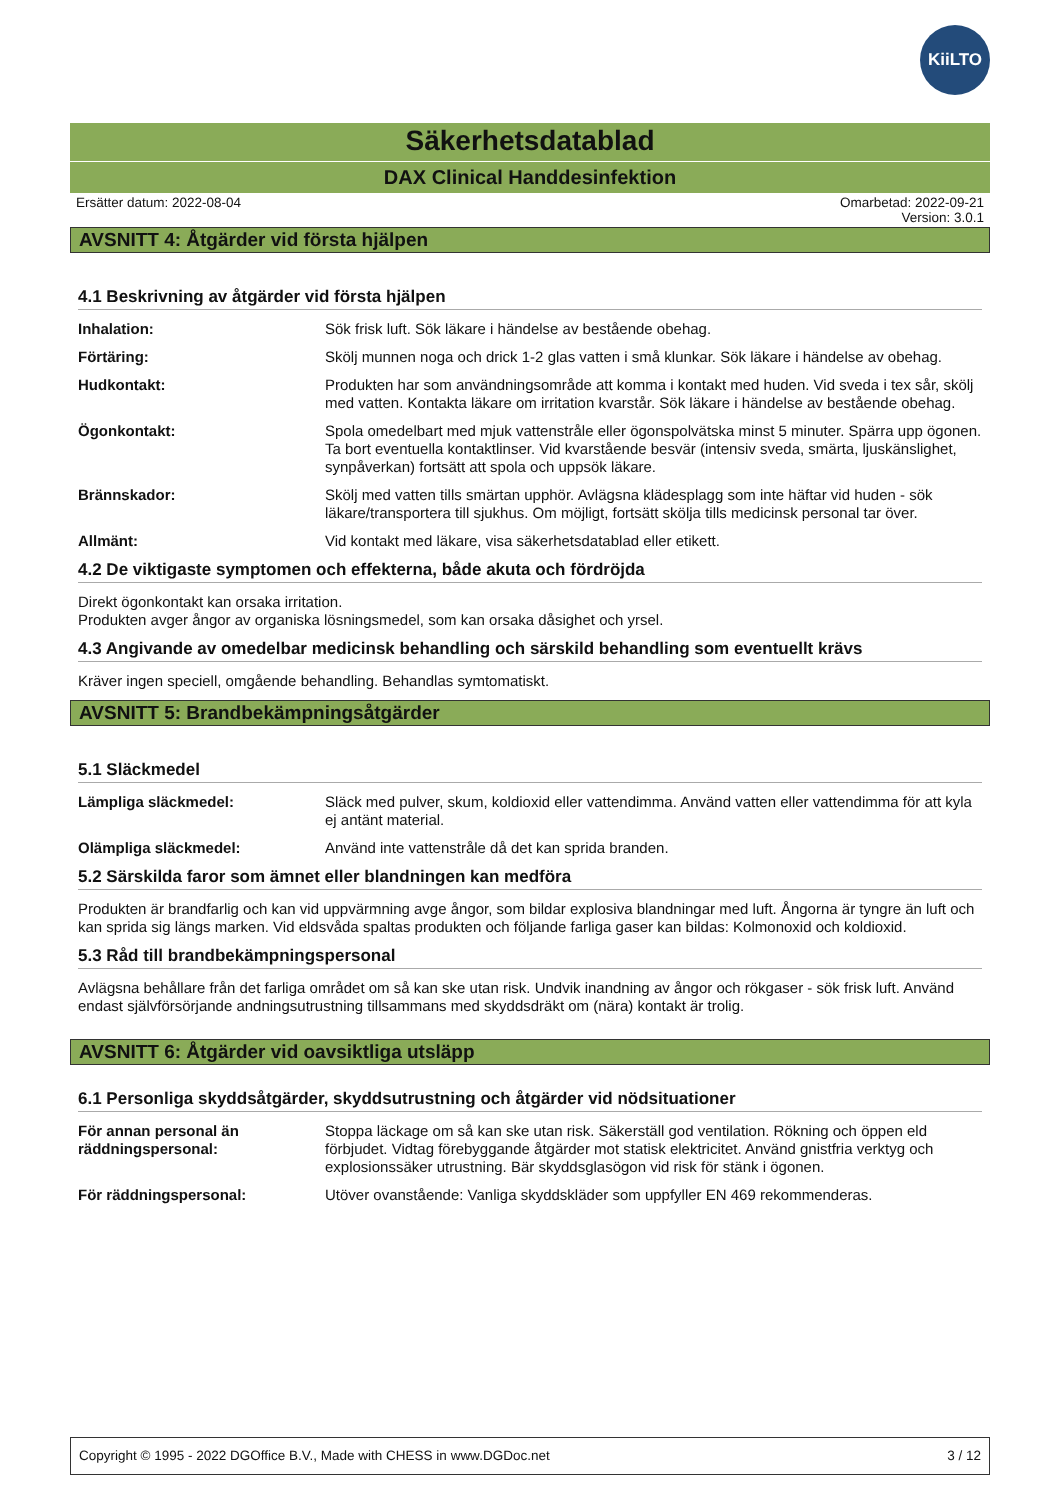KiiLTO
Säkerhetsdatablad
DAX Clinical Handdesinfektion
Ersätter datum: 2022-08-04 Omarbetad: 2022-09-21
Version: 3.0.1
AVSNITT 4: Åtgärder vid första hjälpen
4.1 Beskrivning av åtgärder vid första hjälpen
Inhalation: Sök frisk luft. Sök läkare i händelse av bestående obehag.
Förtäring: Skölj munnen noga och drick 1-2 glas vatten i små klunkar. Sök läkare i händelse av obehag.
Hudkontakt: Produkten har som användningsområde att komma i kontakt med huden. Vid sveda i tex sår, skölj med vatten. Kontakta läkare om irritation kvarstår. Sök läkare i händelse av bestående obehag.
Ögonkontakt: Spola omedelbart med mjuk vattenstråle eller ögonspolvätska minst 5 minuter. Spärra upp ögonen. Ta bort eventuella kontaktlinser. Vid kvarstående besvär (intensiv sveda, smärta, ljuskänslighet, synpåverkan) fortsätt att spola och uppsök läkare.
Brännskador: Skölj med vatten tills smärtan upphör. Avlägsna klädesplagg som inte häftar vid huden - sök läkare/transportera till sjukhus. Om möjligt, fortsätt skölja tills medicinsk personal tar över.
Allmänt: Vid kontakt med läkare, visa säkerhetsdatablad eller etikett.
4.2 De viktigaste symptomen och effekterna, både akuta och fördröjda
Direkt ögonkontakt kan orsaka irritation.
Produkten avger ångor av organiska lösningsmedel, som kan orsaka dåsighet och yrsel.
4.3 Angivande av omedelbar medicinsk behandling och särskild behandling som eventuellt krävs
Kräver ingen speciell, omgående behandling. Behandlas symtomatiskt.
AVSNITT 5: Brandbekämpningsåtgärder
5.1 Släckmedel
Lämpliga släckmedel: Släck med pulver, skum, koldioxid eller vattendimma. Använd vatten eller vattendimma för att kyla ej antänt material.
Olämpliga släckmedel: Använd inte vattenstråle då det kan sprida branden.
5.2 Särskilda faror som ämnet eller blandningen kan medföra
Produkten är brandfarlig och kan vid uppvärmning avge ångor, som bildar explosiva blandningar med luft. Ångorna är tyngre än luft och kan sprida sig längs marken. Vid eldsvåda spaltas produkten och följande farliga gaser kan bildas: Kolmonoxid och koldioxid.
5.3 Råd till brandbekämpningspersonal
Avlägsna behållare från det farliga området om så kan ske utan risk. Undvik inandning av ångor och rökgaser - sök frisk luft. Använd endast självförsörjande andningsutrustning tillsammans med skyddsdräkt om (nära) kontakt är trolig.
AVSNITT 6: Åtgärder vid oavsiktliga utsläpp
6.1 Personliga skyddsåtgärder, skyddsutrustning och åtgärder vid nödsituationer
För annan personal än räddningspersonal: Stoppa läckage om så kan ske utan risk. Säkerställ god ventilation. Rökning och öppen eld förbjudet. Vidtag förebyggande åtgärder mot statisk elektricitet. Använd gnistfria verktyg och explosionssäker utrustning. Bär skyddsglasögon vid risk för stänk i ögonen.
För räddningspersonal: Utöver ovanstående: Vanliga skyddskläder som uppfyller EN 469 rekommenderas.
Copyright © 1995 - 2022 DGOffice B.V., Made with CHESS in www.DGDoc.net 3 / 12